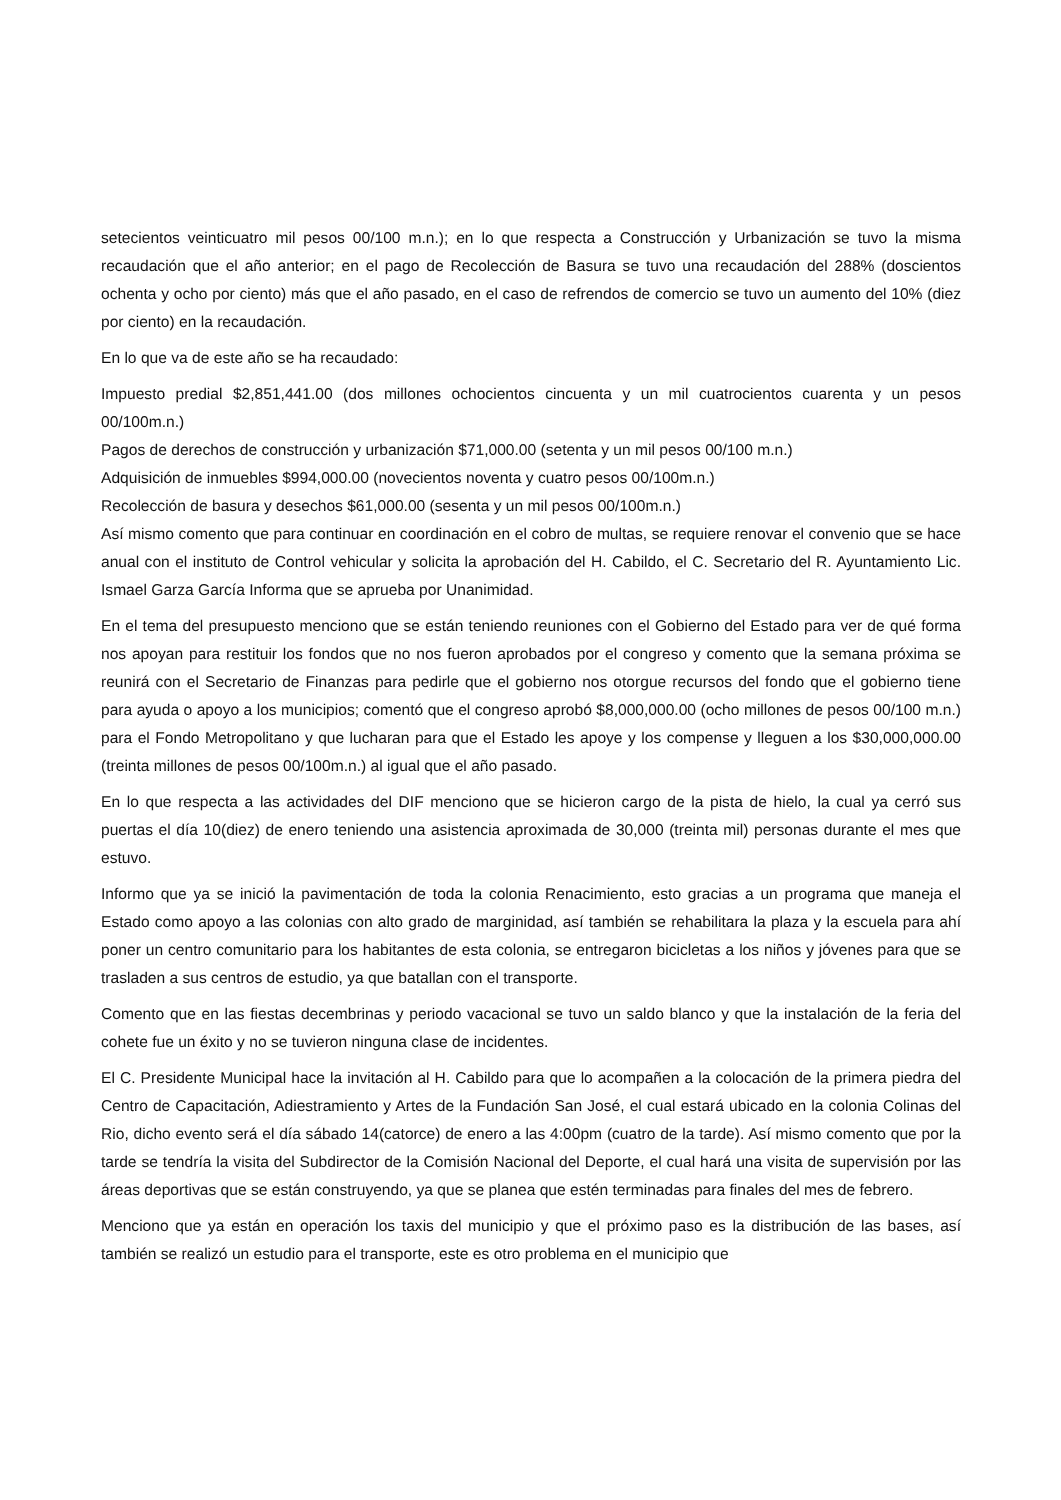setecientos veinticuatro mil pesos 00/100 m.n.); en lo que respecta a Construcción y Urbanización se tuvo la misma recaudación que el año anterior; en el pago de Recolección de Basura se tuvo una recaudación del 288% (doscientos ochenta y ocho por ciento) más que el año pasado, en el caso de refrendos de comercio se tuvo un aumento del 10% (diez por ciento) en la recaudación.
En lo que va de este año se ha recaudado:
Impuesto predial $2,851,441.00 (dos millones ochocientos cincuenta y un mil cuatrocientos cuarenta y un pesos 00/100m.n.)
Pagos de derechos de construcción y urbanización $71,000.00 (setenta y un mil pesos 00/100 m.n.)
Adquisición de inmuebles $994,000.00 (novecientos noventa y cuatro pesos 00/100m.n.)
Recolección de basura y desechos $61,000.00 (sesenta y un mil pesos 00/100m.n.)
Así mismo comento que para continuar en coordinación en el cobro de multas, se requiere renovar el convenio que se hace anual con el instituto de Control vehicular y solicita la aprobación del H. Cabildo, el C. Secretario del R. Ayuntamiento Lic. Ismael Garza García Informa que se aprueba por Unanimidad.
En el tema del presupuesto menciono que se están teniendo reuniones con el Gobierno del Estado para ver de qué forma nos apoyan para restituir los fondos que no nos fueron aprobados por el congreso y comento que la semana próxima se reunirá con el Secretario de Finanzas para pedirle que el gobierno nos otorgue recursos del fondo que el gobierno tiene para ayuda o apoyo a los municipios; comentó que el congreso aprobó $8,000,000.00 (ocho millones de pesos 00/100 m.n.) para el Fondo Metropolitano y que lucharan para que el Estado les apoye y los compense y lleguen a los $30,000,000.00 (treinta millones de pesos 00/100m.n.) al igual que el año pasado.
En lo que respecta a las actividades del DIF menciono que se hicieron cargo de la pista de hielo, la cual ya cerró sus puertas el día 10(diez) de enero teniendo una asistencia aproximada de 30,000 (treinta mil) personas durante el mes que estuvo.
Informo que ya se inició la pavimentación de toda la colonia Renacimiento, esto gracias a un programa que maneja el Estado como apoyo a las colonias con alto grado de marginidad, así también se rehabilitara la plaza y la escuela para ahí poner un centro comunitario para los habitantes de esta colonia, se entregaron bicicletas a los niños y jóvenes para que se trasladen a sus centros de estudio, ya que batallan con el transporte.
Comento que en las fiestas decembrinas y periodo vacacional se tuvo un saldo blanco y que la instalación de la feria del cohete fue un éxito y no se tuvieron ninguna clase de incidentes.
El C. Presidente Municipal hace la invitación al H. Cabildo para que lo acompañen a la colocación de la primera piedra del Centro de Capacitación, Adiestramiento y Artes de la Fundación San José, el cual estará ubicado en la colonia Colinas del Rio, dicho evento será el día sábado 14(catorce) de enero a las 4:00pm (cuatro de la tarde). Así mismo comento que por la tarde se tendría la visita del Subdirector de la Comisión Nacional del Deporte, el cual hará una visita de supervisión por las áreas deportivas que se están construyendo, ya que se planea que estén terminadas para finales del mes de febrero.
Menciono que ya están en operación los taxis del municipio y que el próximo paso es la distribución de las bases, así también se realizó un estudio para el transporte, este es otro problema en el municipio que